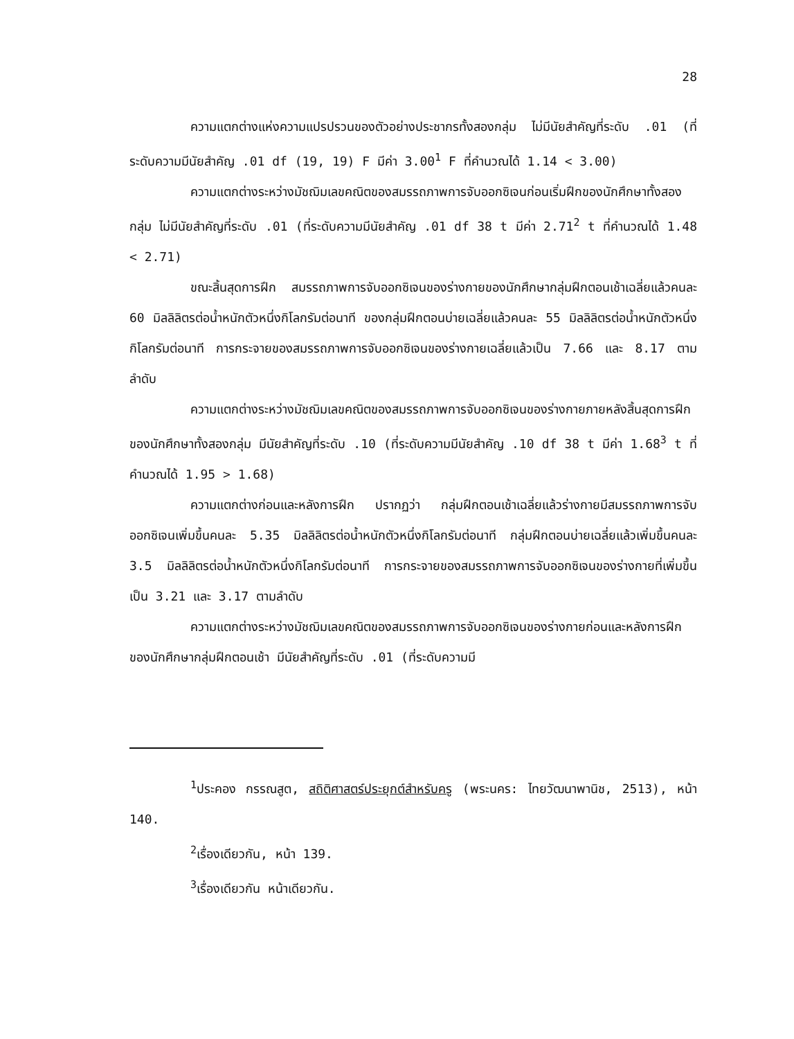28
ความแตกต่างแห่งความแปรปรวนของตัวอย่างประชากรทั้งสองกลุ่ม ไม่มีนัยสำคัญที่ระดับ .01 (ที่ระดับความมีนัยสำคัญ .01 df (19, 19) F มีค่า 3.00<sup>1</sup> F ที่คำนวณได้ 1.14 < 3.00)
ความแตกต่างระหว่างมัชฌิมเลขคณิตของสมรรถภาพการจับออกซิเจนก่อนเริ่มฝึกของนักศึกษาทั้งสองกลุ่ม ไม่มีนัยสำคัญที่ระดับ .01 (ที่ระดับความมีนัยสำคัญ .01 df 38 t มีค่า 2.71<sup>2</sup> t ที่คำนวณได้ 1.48 < 2.71)
ขณะสิ้นสุดการฝึก สมรรถภาพการจับออกซิเจนของร่างกายของนักศึกษากลุ่มฝึกตอนเช้าเฉลี่ยแล้วคนละ 60 มิลลิลิตรต่อน้ำหนักตัวหนึ่งกิโลกรัมต่อนาที ของกลุ่มฝึกตอนบ่ายเฉลี่ยแล้วคนละ 55 มิลลิลิตรต่อน้ำหนักตัวหนึ่งกิโลกรัมต่อนาที การกระจายของสมรรถภาพการจับออกซิเจนของร่างกายเฉลี่ยแล้วเป็น 7.66 และ 8.17 ตามลำดับ
ความแตกต่างระหว่างมัชฌิมเลขคณิตของสมรรถภาพการจับออกซิเจนของร่างกายภายหลังสิ้นสุดการฝึกของนักศึกษาทั้งสองกลุ่ม มีนัยสำคัญที่ระดับ .10 (ที่ระดับความมีนัยสำคัญ .10 df 38 t มีค่า 1.68<sup>3</sup> t ที่คำนวณได้ 1.95 > 1.68)
ความแตกต่างก่อนและหลังการฝึก ปรากฏว่า กลุ่มฝึกตอนเช้าเฉลี่ยแล้วร่างกายมีสมรรถภาพการจับออกซิเจนเพิ่มขึ้นคนละ 5.35 มิลลิลิตรต่อน้ำหนักตัวหนึ่งกิโลกรัมต่อนาที กลุ่มฝึกตอนบ่ายเฉลี่ยแล้วเพิ่มขึ้นคนละ 3.5 มิลลิลิตรต่อน้ำหนักตัวหนึ่งกิโลกรัมต่อนาที การกระจายของสมรรถภาพการจับออกซิเจนของร่างกายที่เพิ่มขึ้นเป็น 3.21 และ 3.17 ตามลำดับ
ความแตกต่างระหว่างมัชฌิมเลขคณิตของสมรรถภาพการจับออกซิเจนของร่างกายก่อนและหลังการฝึกของนักศึกษากลุ่มฝึกตอนเช้า มีนัยสำคัญที่ระดับ .01 (ที่ระดับความมี
<sup>1</sup> ประคอง กรรณสูต, สถิติศาสตร์ประยุกต์สำหรับครู (พระนคร: ไทยวัฒนาพานิช, 2513), หน้า 140.
<sup>2</sup> เรื่องเดียวกัน, หน้า 139.
<sup>3</sup> เรื่องเดียวกัน หน้าเดียวกัน.